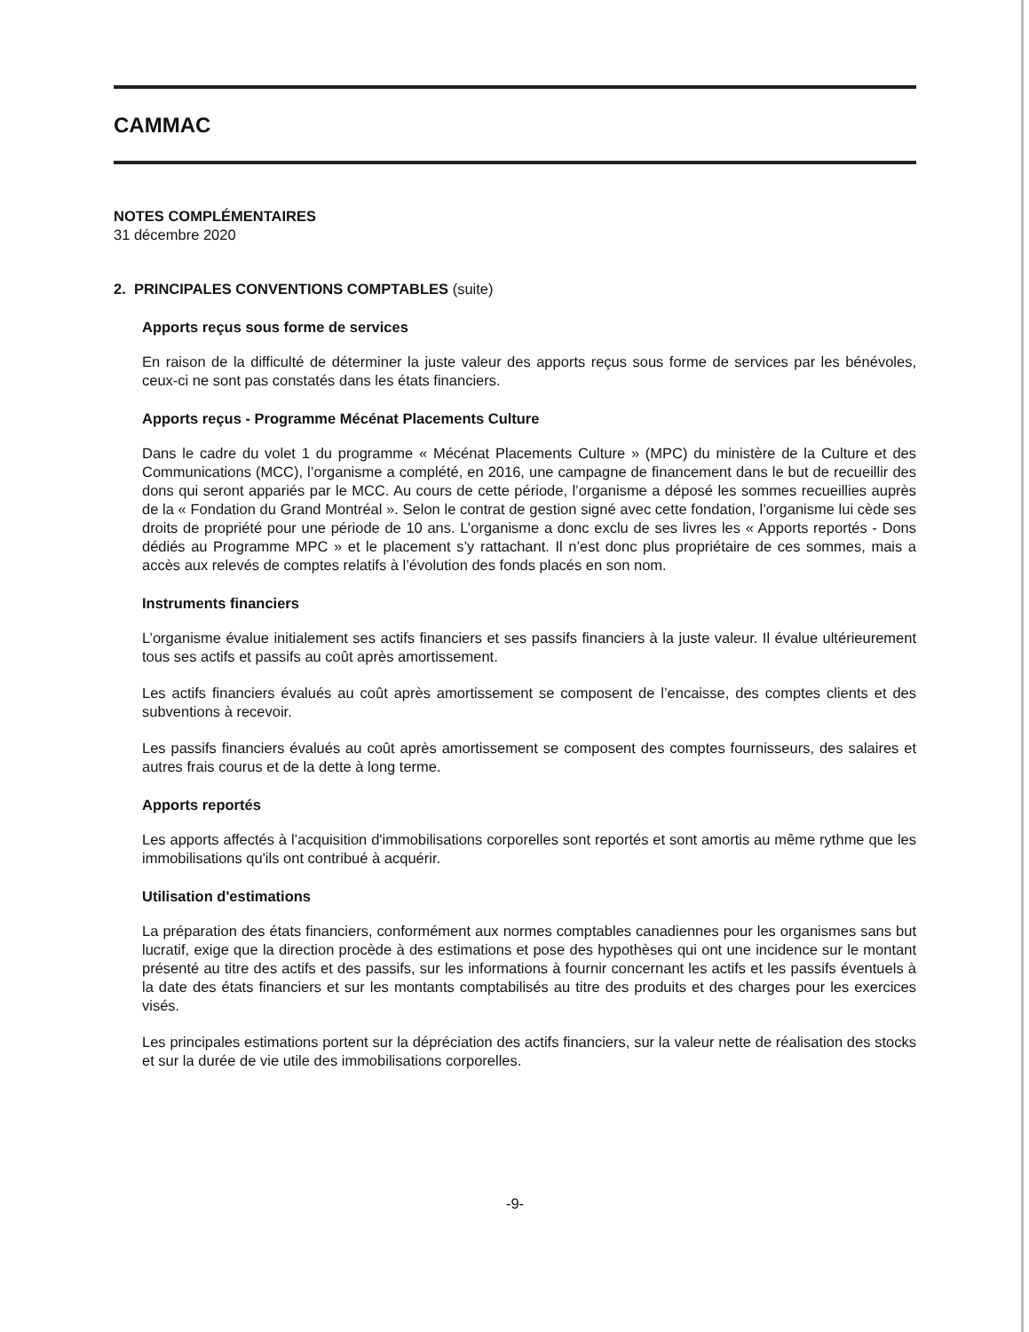CAMMAC
NOTES COMPLÉMENTAIRES
31 décembre 2020
2. PRINCIPALES CONVENTIONS COMPTABLES (suite)
Apports reçus sous forme de services
En raison de la difficulté de déterminer la juste valeur des apports reçus sous forme de services par les bénévoles, ceux-ci ne sont pas constatés dans les états financiers.
Apports reçus - Programme Mécénat Placements Culture
Dans le cadre du volet 1 du programme « Mécénat Placements Culture » (MPC) du ministère de la Culture et des Communications (MCC), l’organisme a complété, en 2016, une campagne de financement dans le but de recueillir des dons qui seront appariés par le MCC. Au cours de cette période, l’organisme a déposé les sommes recueillies auprès de la « Fondation du Grand Montréal ». Selon le contrat de gestion signé avec cette fondation, l’organisme lui cède ses droits de propriété pour une période de 10 ans. L’organisme a donc exclu de ses livres les « Apports reportés - Dons dédiés au Programme MPC » et le placement s’y rattachant. Il n’est donc plus propriétaire de ces sommes, mais a accès aux relevés de comptes relatifs à l’évolution des fonds placés en son nom.
Instruments financiers
L’organisme évalue initialement ses actifs financiers et ses passifs financiers à la juste valeur. Il évalue ultérieurement tous ses actifs et passifs au coût après amortissement.
Les actifs financiers évalués au coût après amortissement se composent de l’encaisse, des comptes clients et des subventions à recevoir.
Les passifs financiers évalués au coût après amortissement se composent des comptes fournisseurs, des salaires et autres frais courus et de la dette à long terme.
Apports reportés
Les apports affectés à l’acquisition d'immobilisations corporelles sont reportés et sont amortis au même rythme que les immobilisations qu'ils ont contribué à acquérir.
Utilisation d'estimations
La préparation des états financiers, conformément aux normes comptables canadiennes pour les organismes sans but lucratif, exige que la direction procède à des estimations et pose des hypothèses qui ont une incidence sur le montant présenté au titre des actifs et des passifs, sur les informations à fournir concernant les actifs et les passifs éventuels à la date des états financiers et sur les montants comptabilisés au titre des produits et des charges pour les exercices visés.
Les principales estimations portent sur la dépréciation des actifs financiers, sur la valeur nette de réalisation des stocks et sur la durée de vie utile des immobilisations corporelles.
-9-